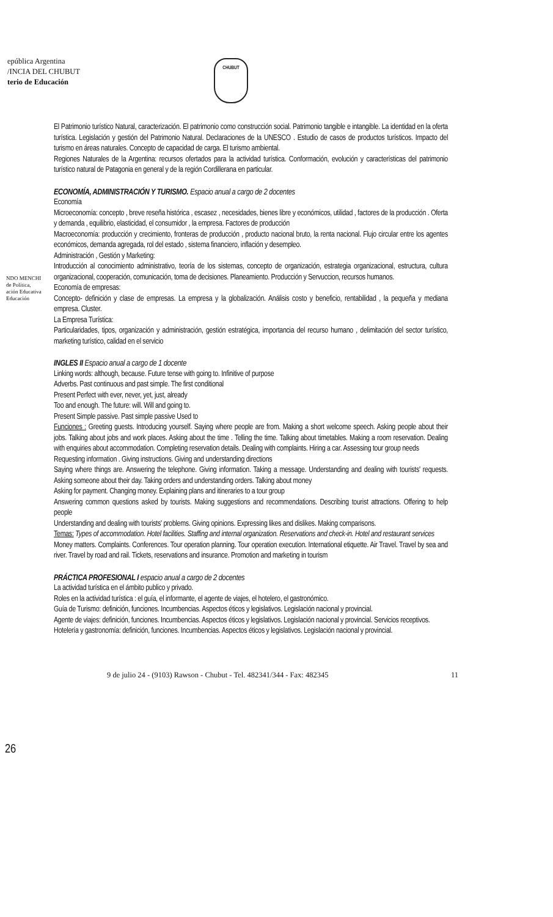epública Argentina
/INCIA DEL CHUBUT
terio de Educación
CHUBUT
NDO MENCHI
de Política,
ación Educativa
Educación
26
El Patrimonio turístico Natural, caracterización. El patrimonio como construcción social. Patrimonio tangible e intangible. La identidad en la oferta turística. Legislación y gestión del Patrimonio Natural. Declaraciones de la UNESCO . Estudio de casos de productos turísticos. Impacto del turismo en áreas naturales. Concepto de capacidad de carga. El turismo ambiental.
Regiones Naturales de la Argentina: recursos ofertados para la actividad turística. Conformación, evolución y características del patrimonio turístico natural de Patagonia en general y de la región Cordillerana en particular.
ECONOMÍA, ADMINISTRACIÓN Y TURISMO. Espacio anual a cargo de 2 docentes
Economía
Microeconomía: concepto , breve reseña histórica , escasez , necesidades, bienes libre y económicos, utilidad , factores de la producción . Oferta y demanda , equilibrio, elasticidad, el consumidor , la empresa. Factores de producción
Macroeconomía: producción y crecimiento, fronteras de producción , producto nacional bruto, la renta nacional. Flujo circular entre los agentes económicos, demanda agregada, rol del estado , sistema financiero, inflación y desempleo.
Administración , Gestión y Marketing:
Introducción al conocimiento administrativo, teoría de los sistemas, concepto de organización, estrategia organizacional, estructura, cultura organizacional, cooperación, comunicación, toma de decisiones. Planeamiento. Producción y Servuccion, recursos humanos.
Economía de empresas:
Concepto- definición y clase de empresas. La empresa y la globalización. Análisis costo y beneficio, rentabilidad , la pequeña y mediana empresa. Cluster.
La Empresa Turística:
Particularidades, tipos, organización y administración, gestión estratégica, importancia del recurso humano , delimitación del sector turístico, marketing turístico, calidad en el servicio
INGLES II Espacio anual a cargo de 1 docente
Linking words: although, because. Future tense with going to. Infinitive of purpose
Adverbs. Past continuous and past simple. The first conditional
Present Perfect with ever, never, yet, just, already
Too and enough. The future: will. Will and going to.
Present Simple passive. Past simple passive Used to
Funciones : Greeting guests. Introducing yourself. Saying where people are from. Making a short welcome speech. Asking people about their jobs. Talking about jobs and work places. Asking about the time . Telling the time. Talking about timetables. Making a room reservation. Dealing with enquiries about accommodation. Completing reservation details. Dealing with complaints. Hiring a car. Assessing tour group needs
Requesting information . Giving instructions. Giving and understanding directions
Saying where things are. Answering the telephone. Giving information. Taking a message. Understanding and dealing with tourists' requests. Asking someone about their day. Taking orders and understanding orders. Talking about money
Asking for payment. Changing money. Explaining plans and itineraries to a tour group
Answering common questions asked by tourists. Making suggestions and recommendations. Describing tourist attractions. Offering to help people
Understanding and dealing with tourists' problems. Giving opinions. Expressing likes and dislikes. Making comparisons.
Temas: Types of accommodation. Hotel facilities. Staffing and internal organization. Reservations and check-in. Hotel and restaurant services
Money matters. Complaints. Conferences. Tour operation planning. Tour operation execution. International etiquette. Air Travel. Travel by sea and river. Travel by road and rail. Tickets, reservations and insurance. Promotion and marketing in tourism
PRÁCTICA PROFESIONAL I espacio anual a cargo de 2 docentes
La actividad turística en el ámbito publico y privado.
Roles en la actividad turística : el guía, el informante, el agente de viajes, el hotelero, el gastronómico.
Guía de Turismo: definición, funciones. Incumbencias. Aspectos éticos y legislativos. Legislación nacional y provincial.
Agente de viajes: definición, funciones. Incumbencias. Aspectos éticos y legislativos. Legislación nacional y provincial. Servicios receptivos.
Hotelería y gastronomía: definición, funciones. Incumbencias. Aspectos éticos y legislativos. Legislación nacional y provincial.
9 de julio 24 - (9103) Rawson - Chubut - Tel. 482341/344 - Fax: 482345 11